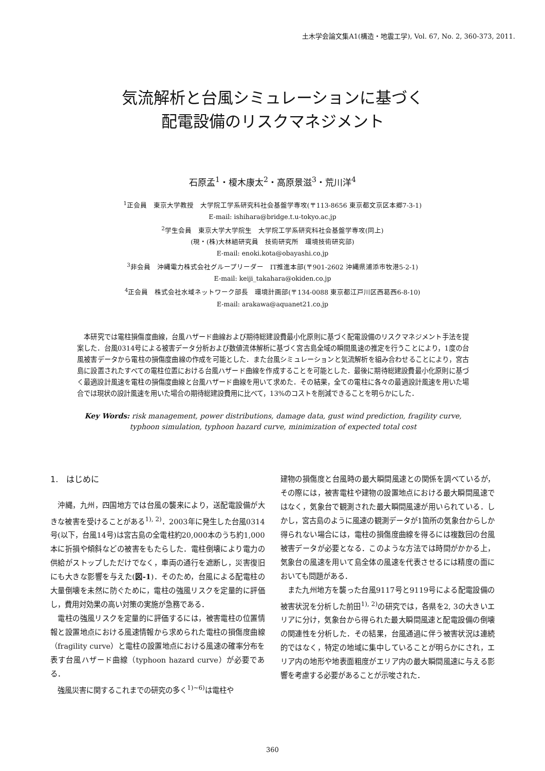土木学会論文集A1(構造・地震工学), Vol. 67, No. 2, 360-373, 2011.
気流解析と台風シミュレーションに基づく
配電設備のリスクマネジメント
石原孟<sup>1</sup>・榎木康太<sup>2</sup>・高原景滋<sup>3</sup>・荒川洋<sup>4</sup>
<sup>1</sup> 正会員　東京大学教授　大学院工学系研究科社会基盤学専攻(〒113-8656 東京都文京区本郷7-3-1)
E-mail: ishihara@bridge.t.u-tokyo.ac.jp
<sup>2</sup> 学生会員　東京大学大学院生　大学院工学系研究科社会基盤学専攻(同上)
(現・(株)大林組研究員　技術研究所　環境技術研究部)
E-mail: enoki.kota@obayashi.co.jp
<sup>3</sup> 非会員　沖縄電力株式会社グループリーダー　IT推進本部(〒901-2602 沖縄県浦添市牧港5-2-1)
E-mail: keiji_takahara@okiden.co.jp
<sup>4</sup> 正会員　株式会社水域ネットワーク部長　環境計画部(〒134-0088 東京都江戸川区西葛西6-8-10)
E-mail: arakawa@aquanet21.co.jp
本研究では電柱損傷度曲線，台風ハザード曲線および期待総建設費最小化原則に基づく配電設備のリスクマネジメント手法を提案した．台風0314号による被害データ分析および数値流体解析に基づく宮古島全域の瞬間風速の推定を行うことにより，1度の台風被害データから電柱の損傷度曲線の作成を可能とした．また台風シミュレーションと気流解析を組み合わせることにより，宮古島に設置されたすべての電柱位置における台風ハザード曲線を作成することを可能とした．最後に期待総建設費最小化原則に基づく最適設計風速を電柱の損傷度曲線と台風ハザード曲線を用いて求めた．その結果，全ての電柱に各々の最適設計風速を用いた場合では現状の設計風速を用いた場合の期待総建設費用に比べて，13%のコストを削減できることを明らかにした．
Key Words: risk management, power distributions, damage data, gust wind prediction, fragility curve, typhoon simulation, typhoon hazard curve, minimization of expected total cost
1.　はじめに
沖縄，九州，四国地方では台風の襲来により，送配電設備が大きな被害を受けることがある<sup>1), 2)</sup>．2003年に発生した台風0314号(以下，台風14号)は宮古島の全電柱約20,000本のうち約1,000本に折損や傾斜などの被害をもたらした．電柱倒壊により電力の供給がストップしただけでなく，車両の通行を遮断し，災害復旧にも大きな影響を与えた(図-1)．そのため，台風による配電柱の大量倒壊を未然に防ぐために，電柱の強風リスクを定量的に評価し，費用対効果の高い対策の実施が急務である．
電柱の強風リスクを定量的に評価するには，被害電柱の位置情報と設置地点における風速情報から求められた電柱の損傷度曲線（fragility curve）と電柱の設置地点における風速の確率分布を表す台風ハザード曲線（typhoon hazard curve）が必要である．
強風災害に関するこれまでの研究の多く<sup>1)~6)</sup>は電柱や
建物の損傷度と台風時の最大瞬間風速との関係を調べているが，その際には，被害電柱や建物の設置地点における最大瞬間風速ではなく，気象台で観測された最大瞬間風速が用いられている．しかし，宮古島のように風速の観測データが1箇所の気象台からしか得られない場合には，電柱の損傷度曲線を得るには複数回の台風被害データが必要となる．このような方法では時間がかかる上，気象台の風速を用いて島全体の風速を代表させるには精度の面においても問題がある．
また九州地方を襲った台風9117号と9119号による配電設備の被害状況を分析した前田<sup>1), 2)</sup>の研究では，各県を2, 3の大きいエリアに分け，気象台から得られた最大瞬間風速と配電設備の倒壊の関連性を分析した．その結果，台風通過に伴う被害状況は連続的ではなく，特定の地域に集中していることが明らかにされ，エリア内の地形や地表面粗度がエリア内の最大瞬間風速に与える影響を考慮する必要があることが示唆された．
360